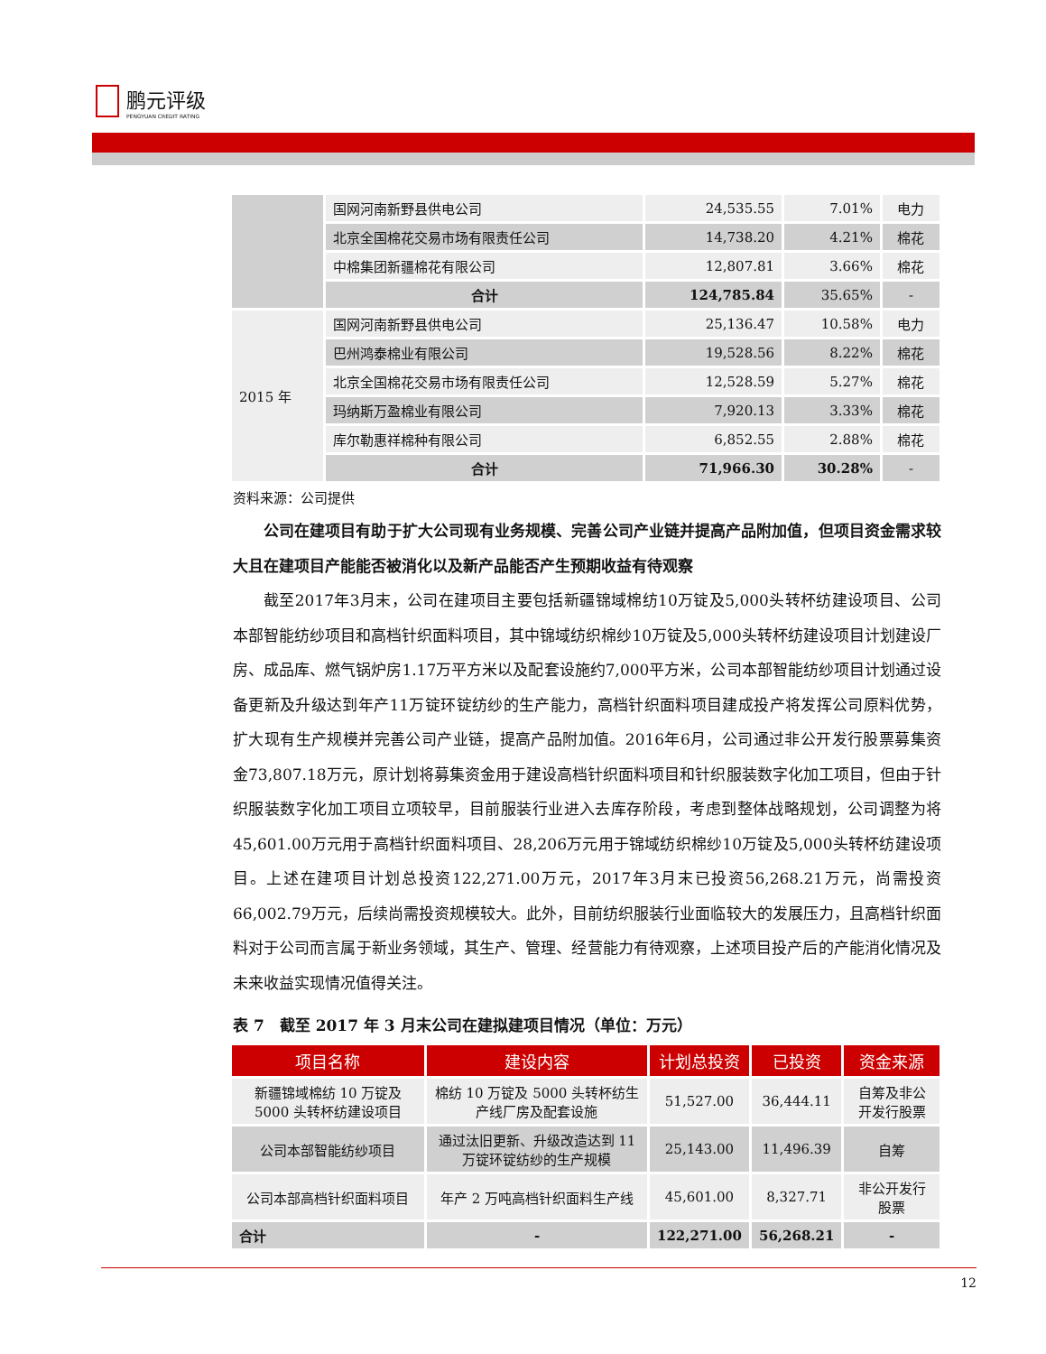鹏元评级
PENGYUAN CREDIT RATING
| | 国网河南新野县供电公司 | 24,535.55 | 7.01% | 电力 |
| | 北京全国棉花交易市场有限责任公司 | 14,738.20 | 4.21% | 棉花 |
| | 中棉集团新疆棉花有限公司 | 12,807.81 | 3.66% | 棉花 |
| | 合计 | 124,785.84 | 35.65% | - |
| 2015 年 | 国网河南新野县供电公司 | 25,136.47 | 10.58% | 电力 |
| | 巴州鸿泰棉业有限公司 | 19,528.56 | 8.22% | 棉花 |
| | 北京全国棉花交易市场有限责任公司 | 12,528.59 | 5.27% | 棉花 |
| | 玛纳斯万盈棉业有限公司 | 7,920.13 | 3.33% | 棉花 |
| | 库尔勒惠祥棉种有限公司 | 6,852.55 | 2.88% | 棉花 |
| | 合计 | 71,966.30 | 30.28% | - |
资料来源：公司提供
公司在建项目有助于扩大公司现有业务规模、完善公司产业链并提高产品附加值，但项目资金需求较大且在建项目产能能否被消化以及新产品能否产生预期收益有待观察
截至2017年3月末，公司在建项目主要包括新疆锦域棉纺10万锭及5,000头转杯纺建设项目、公司本部智能纺纱项目和高档针织面料项目，其中锦域纺织棉纱10万锭及5,000头转杯纺建设项目计划建设厂房、成品库、燃气锅炉房1.17万平方米以及配套设施约7,000平方米，公司本部智能纺纱项目计划通过设备更新及升级达到年产11万锭环锭纺纱的生产能力，高档针织面料项目建成投产将发挥公司原料优势，扩大现有生产规模并完善公司产业链，提高产品附加值。2016年6月，公司通过非公开发行股票募集资金73,807.18万元，原计划将募集资金用于建设高档针织面料项目和针织服装数字化加工项目，但由于针织服装数字化加工项目立项较早，目前服装行业进入去库存阶段，考虑到整体战略规划，公司调整为将45,601.00万元用于高档针织面料项目、28,206万元用于锦域纺织棉纱10万锭及5,000头转杯纺建设项目。上述在建项目计划总投资122,271.00万元，2017年3月末已投资56,268.21万元，尚需投资66,002.79万元，后续尚需投资规模较大。此外，目前纺织服装行业面临较大的发展压力，且高档针织面料对于公司而言属于新业务领域，其生产、管理、经营能力有待观察，上述项目投产后的产能消化情况及未来收益实现情况值得关注。
表 7　截至 2017 年 3 月末公司在建拟建项目情况（单位：万元）
| 项目名称 | 建设内容 | 计划总投资 | 已投资 | 资金来源 |
| --- | --- | --- | --- | --- |
| 新疆锦域棉纺 10 万锭及 5000 头转杯纺建设项目 | 棉纺 10 万锭及 5000 头转杯纺生产线厂房及配套设施 | 51,527.00 | 36,444.11 | 自筹及非公开发行股票 |
| 公司本部智能纺纱项目 | 通过汰旧更新、升级改造达到 11 万锭环锭纺纱的生产规模 | 25,143.00 | 11,496.39 | 自筹 |
| 公司本部高档针织面料项目 | 年产 2 万吨高档针织面料生产线 | 45,601.00 | 8,327.71 | 非公开发行股票 |
| 合计 | - | 122,271.00 | 56,268.21 | - |
12